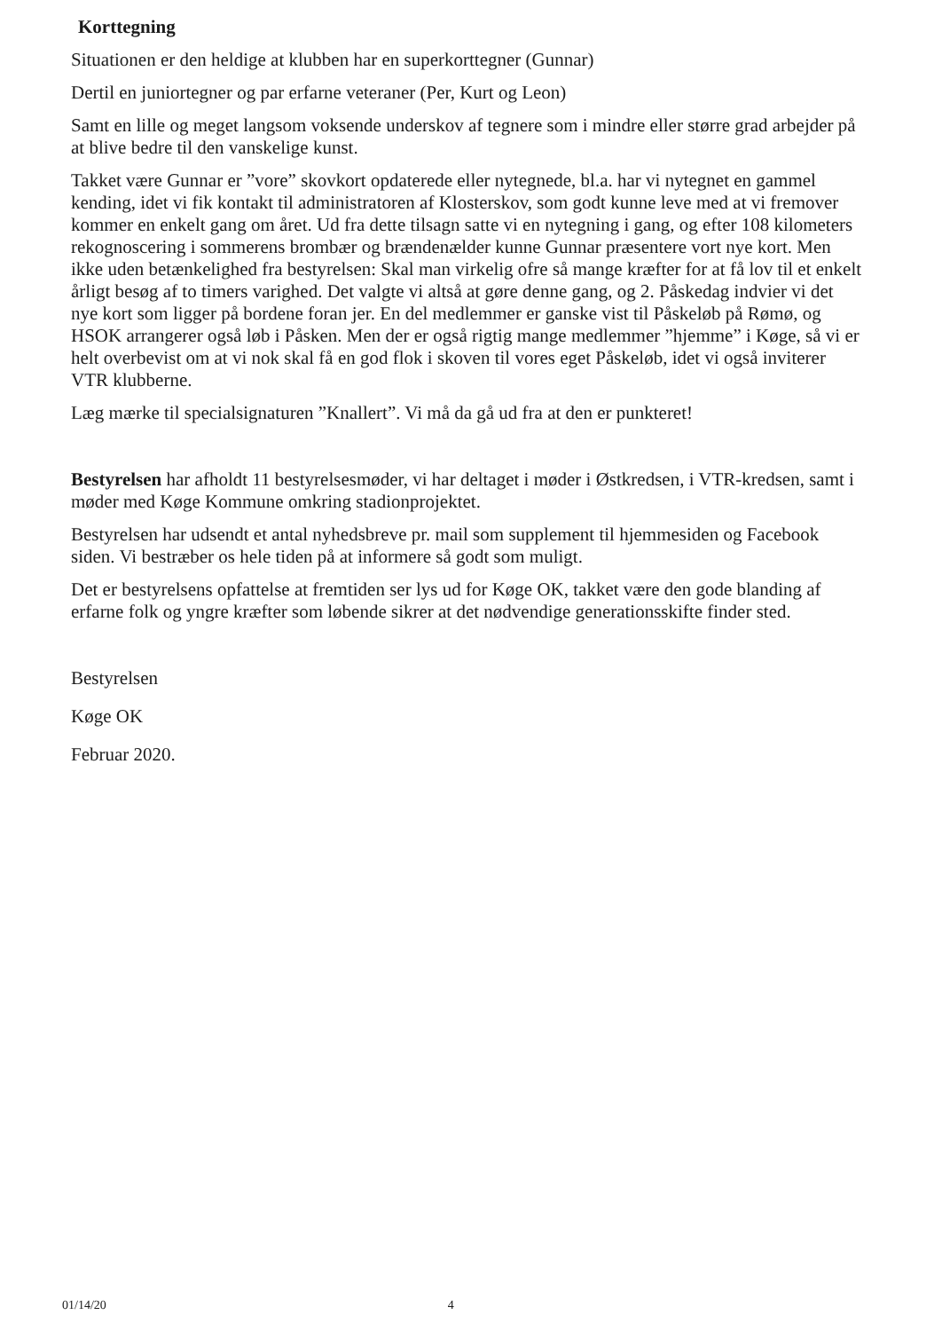Korttegning
Situationen er den heldige at klubben har en superkorttegner (Gunnar)
Dertil en juniortegner og par erfarne veteraner (Per, Kurt og Leon)
Samt en lille og meget langsom voksende underskov af tegnere som i mindre eller større grad arbejder på at blive bedre til den vanskelige kunst.
Takket være Gunnar er ”vore” skovkort opdaterede eller nytegnede, bl.a. har vi nytegnet en gammel kending, idet vi fik kontakt til administratoren af Klosterskov, som godt kunne leve med at vi fremover kommer en enkelt gang om året. Ud fra dette tilsagn satte vi en nytegning i gang, og efter 108 kilometers rekognoscering i sommerens brombær og brændenælder kunne Gunnar præsentere vort nye kort. Men ikke uden betænkelighed fra bestyrelsen: Skal man virkelig ofre så mange kræfter for at få lov til et enkelt årligt besøg af to timers varighed. Det valgte vi altså at gøre denne gang, og 2. Påskedag indvier vi det nye kort som ligger på bordene foran jer. En del medlemmer er ganske vist til Påskeløb på Rømø, og HSOK arrangerer også løb i Påsken. Men der er også rigtig mange medlemmer ”hjemme” i Køge, så vi er helt overbevist om at vi nok skal få en god flok i skoven til vores eget Påskeløb, idet vi også inviterer VTR klubberne.
Læg mærke til specialsignaturen ”Knallert”. Vi må da gå ud fra at den er punkteret!
Bestyrelsen har afholdt 11 bestyrelsesmøder, vi har deltaget i møder i Østkredsen, i VTR-kredsen, samt i møder med Køge Kommune omkring stadionprojektet.
Bestyrelsen har udsendt et antal nyhedsbreve pr. mail som supplement til hjemmesiden og Facebook siden. Vi bestræber os hele tiden på at informere så godt som muligt.
Det er bestyrelsens opfattelse at fremtiden ser lys ud for Køge OK, takket være den gode blanding af erfarne folk og yngre kræfter som løbende sikrer at det nødvendige generationsskifte finder sted.
Bestyrelsen
Køge OK
Februar 2020.
01/14/20 4